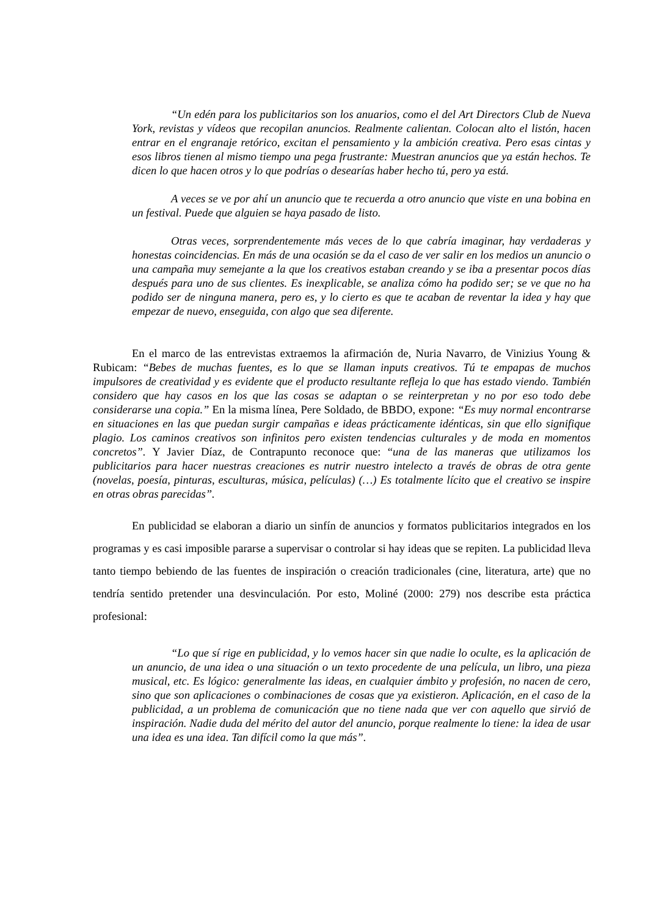“Un edén para los publicitarios son los anuarios, como el del Art Directors Club de Nueva York, revistas y vídeos que recopilan anuncios. Realmente calientan. Colocan alto el listón, hacen entrar en el engranaje retórico, excitan el pensamiento y la ambición creativa. Pero esas cintas y esos libros tienen al mismo tiempo una pega frustrante: Muestran anuncios que ya están hechos. Te dicen lo que hacen otros y lo que podrías o desearías haber hecho tú, pero ya está.
A veces se ve por ahí un anuncio que te recuerda a otro anuncio que viste en una bobina en un festival. Puede que alguien se haya pasado de listo.
Otras veces, sorprendentemente más veces de lo que cabría imaginar, hay verdaderas y honestas coincidencias. En más de una ocasión se da el caso de ver salir en los medios un anuncio o una campaña muy semejante a la que los creativos estaban creando y se iba a presentar pocos días después para uno de sus clientes. Es inexplicable, se analiza cómo ha podido ser; se ve que no ha podido ser de ninguna manera, pero es, y lo cierto es que te acaban de reventar la idea y hay que empezar de nuevo, enseguida, con algo que sea diferente.
En el marco de las entrevistas extraemos la afirmación de, Nuria Navarro, de Vinizius Young & Rubicam: “Bebes de muchas fuentes, es lo que se llaman inputs creativos. Tú te empapas de muchos impulsores de creatividad y es evidente que el producto resultante refleja lo que has estado viendo. También considero que hay casos en los que las cosas se adaptan o se reinterpretan y no por eso todo debe considerarse una copia.” En la misma línea, Pere Soldado, de BBDO, expone: “Es muy normal encontrarse en situaciones en las que puedan surgir campañas e ideas prácticamente idénticas, sin que ello signifique plagio. Los caminos creativos son infinitos pero existen tendencias culturales y de moda en momentos concretos”. Y Javier Díaz, de Contrapunto reconoce que: “una de las maneras que utilizamos los publicitarios para hacer nuestras creaciones es nutrir nuestro intelecto a través de obras de otra gente (novelas, poesía, pinturas, esculturas, música, películas) (…) Es totalmente lícito que el creativo se inspire en otras obras parecidas”.
En publicidad se elaboran a diario un sinfín de anuncios y formatos publicitarios integrados en los programas y es casi imposible pararse a supervisar o controlar si hay ideas que se repiten. La publicidad lleva tanto tiempo bebiendo de las fuentes de inspiración o creación tradicionales (cine, literatura, arte) que no tendría sentido pretender una desvinculación. Por esto, Moliné (2000: 279) nos describe esta práctica profesional:
“Lo que sí rige en publicidad, y lo vemos hacer sin que nadie lo oculte, es la aplicación de un anuncio, de una idea o una situación o un texto procedente de una película, un libro, una pieza musical, etc. Es lógico: generalmente las ideas, en cualquier ámbito y profesión, no nacen de cero, sino que son aplicaciones o combinaciones de cosas que ya existieron. Aplicación, en el caso de la publicidad, a un problema de comunicación que no tiene nada que ver con aquello que sirvió de inspiración. Nadie duda del mérito del autor del anuncio, porque realmente lo tiene: la idea de usar una idea es una idea. Tan difícil como la que más”.